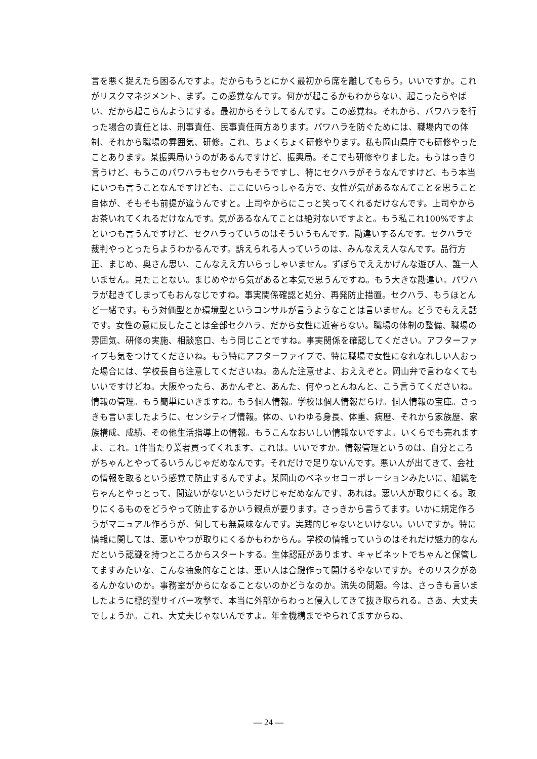言を悪く捉えたら困るんですよ。だからもうとにかく最初から席を離してもらう。いいですか。これがリスクマネジメント、まず。この感覚なんです。何かが起こるかもわからない、起こったらやばい、だから起こらんようにする。最初からそうしてるんです。この感覚ね。それから、パワハラを行った場合の責任とは、刑事責任、民事責任両方あります。パワハラを防ぐためには、職場内での体制、それから職場の雰囲気、研修。これ、ちょくちょく研修やります。私も岡山県庁でも研修やったことあります。某振興局いうのがあるんですけど、振興局。そこでも研修やりました。もうはっきり言うけど、もうこのパワハラもセクハラもそうですし、特にセクハラがそうなんですけど、もう本当にいつも言うことなんですけども、ここにいらっしゃる方で、女性が気があるなんてことを思うこと自体が、そもそも前提が違うんですと。上司やからにこっと笑ってくれるだけなんです。上司やからお茶いれてくれるだけなんです。気があるなんてことは絶対ないですよと。もう私これ100%ですよといつも言うんですけど、セクハラっていうのはそういうもんです。勘違いするんです。セクハラで裁判やっとったらようわかるんです。訴えられる人っていうのは、みんなええ人なんです。品行方正、まじめ、奥さん思い、こんなええ方いらっしゃいません。ずぼらでええかげんな遊び人、誰一人いません。見たことない。まじめやから気があると本気で思うんですね。もう大きな勘違い。パワハラが起きてしまってもおんなじですね。事実関係確認と処分、再発防止措置。セクハラ、もうほとんど一緒です。もう対価型とか環境型というコンサルが言うようなことは言いません。どうでもええ話です。女性の意に反したことは全部セクハラ、だから女性に近寄らない。職場の体制の整備、職場の雰囲気、研修の実施、相談窓口、もう同じことですね。事実関係を確認してください。アフターファイブも気をつけてくださいね。もう特にアフターファイブで、特に職場で女性になれなれしい人おった場合には、学校長自ら注意してくださいね。あんた注意せよ、おええぞと。岡山弁で言わなくてもいいですけどね。大阪やったら、あかんぞと、あんた、何やっとんねんと、こう言うてくださいね。情報の管理。もう簡単にいきますね。もう個人情報。学校は個人情報だらけ。個人情報の宝庫。さっきも言いましたように、センシティブ情報。体の、いわゆる身長、体重、病歴、それから家族歴、家族構成、成績、その他生活指導上の情報。もうこんなおいしい情報ないですよ。いくらでも売れますよ、これ。1件当たり業者買ってくれます、これは。いいですか。情報管理というのは、自分ところがちゃんとやってるいうんじゃだめなんです。それだけで足りないんです。悪い人が出てきて、会社の情報を取るという感覚で防止するんですよ。某岡山のベネッセコーポレーションみたいに、組織をちゃんとやっとって、間違いがないというだけじゃだめなんです、あれは。悪い人が取りにくる。取りにくるものをどうやって防止するかいう観点が要ります。さっきから言うてます。いかに規定作ろうがマニュアル作ろうが、何しても無意味なんです。実践的じゃないといけない。いいですか。特に情報に関しては、悪いやつが取りにくるかもわからん。学校の情報っていうのはそれだけ魅力的なんだという認識を持つところからスタートする。生体認証があります、キャビネットでちゃんと保管してますみたいな、こんな抽象的なことは、悪い人は合鍵作って開けるやないですか。そのリスクがあるんかないのか。事務室がからになることないのかどうなのか。流失の問題。今は、さっきも言いましたように標的型サイバー攻撃で、本当に外部からわっと侵入してきて抜き取られる。さあ、大丈夫でしょうか。これ、大丈夫じゃないんですよ。年金機構までやられてますからね、
— 24 —